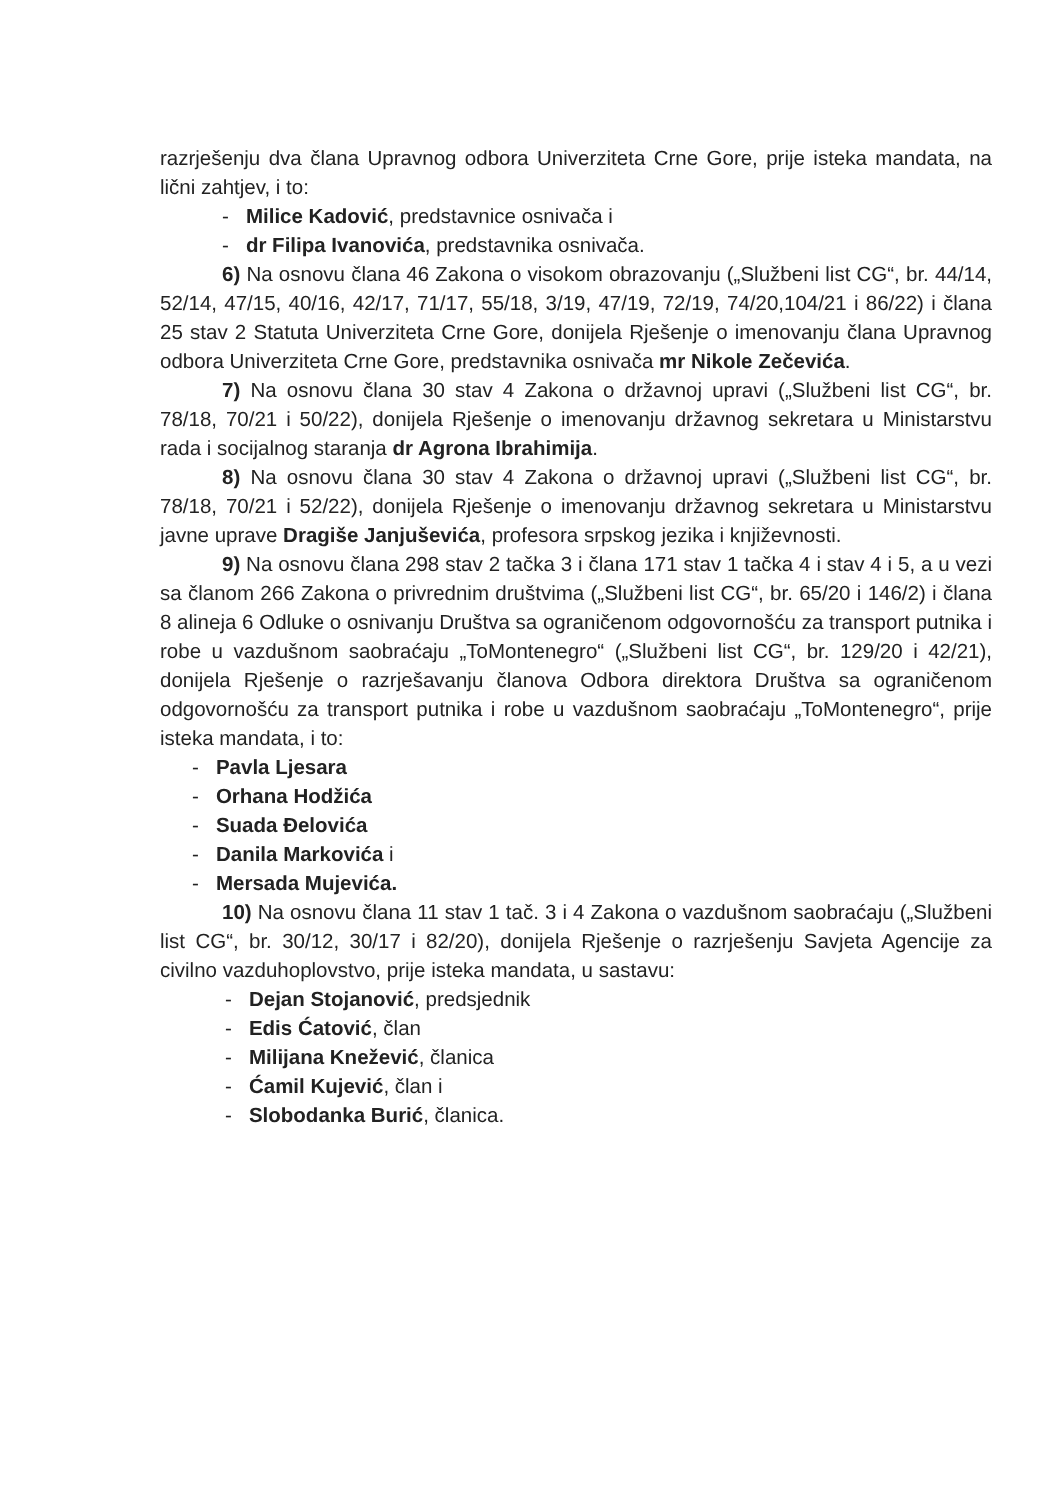razrješenju dva člana Upravnog odbora Univerziteta Crne Gore, prije isteka mandata, na lični zahtjev, i to:
- Milice Kadović, predstavnice osnivača i
- dr Filipa Ivanovića, predstavnika osnivača.
6) Na osnovu člana 46 Zakona o visokom obrazovanju („Službeni list CG“, br. 44/14, 52/14, 47/15, 40/16, 42/17, 71/17, 55/18, 3/19, 47/19, 72/19, 74/20,104/21 i 86/22) i člana 25 stav 2 Statuta Univerziteta Crne Gore, donijela Rješenje o imenovanju člana Upravnog odbora Univerziteta Crne Gore, predstavnika osnivača mr Nikole Zečevića.
7) Na osnovu člana 30 stav 4 Zakona o državnoj upravi („Službeni list CG“, br. 78/18, 70/21 i 50/22), donijela Rješenje o imenovanju državnog sekretara u Ministarstvu rada i socijalnog staranja dr Agrona Ibrahimija.
8) Na osnovu člana 30 stav 4 Zakona o državnoj upravi („Službeni list CG“, br. 78/18, 70/21 i 52/22), donijela Rješenje o imenovanju državnog sekretara u Ministarstvu javne uprave Dragiše Janjuševića, profesora srpskog jezika i književnosti.
9) Na osnovu člana 298 stav 2 tačka 3 i člana 171 stav 1 tačka 4 i stav 4 i 5, a u vezi sa članom 266 Zakona o privrednim društvima („Službeni list CG“, br. 65/20 i 146/2) i člana 8 alineja 6 Odluke o osnivanju Društva sa ograničenom odgovornošću za transport putnika i robe u vazdušnom saobraćaju „ToMontenegro“ („Službeni list CG“, br. 129/20 i 42/21), donijela Rješenje o razrješavanju članova Odbora direktora Društva sa ograničenom odgovornošću za transport putnika i robe u vazdušnom saobraćaju „ToMontenegro“, prije isteka mandata, i to:
- Pavla Ljesara
- Orhana Hodžića
- Suada Đelovića
- Danila Markovića i
- Mersada Mujevića.
10) Na osnovu člana 11 stav 1 tač. 3 i 4 Zakona o vazdušnom saobraćaju („Službeni list CG“, br. 30/12, 30/17 i 82/20), donijela Rješenje o razrješenju Savjeta Agencije za civilno vazduhoplovstvo, prije isteka mandata, u sastavu:
- Dejan Stojanović, predsjednik
- Edis Ćatović, član
- Milijana Knežević, članica
- Ćamil Kujević, član i
- Slobodanka Burić, članica.